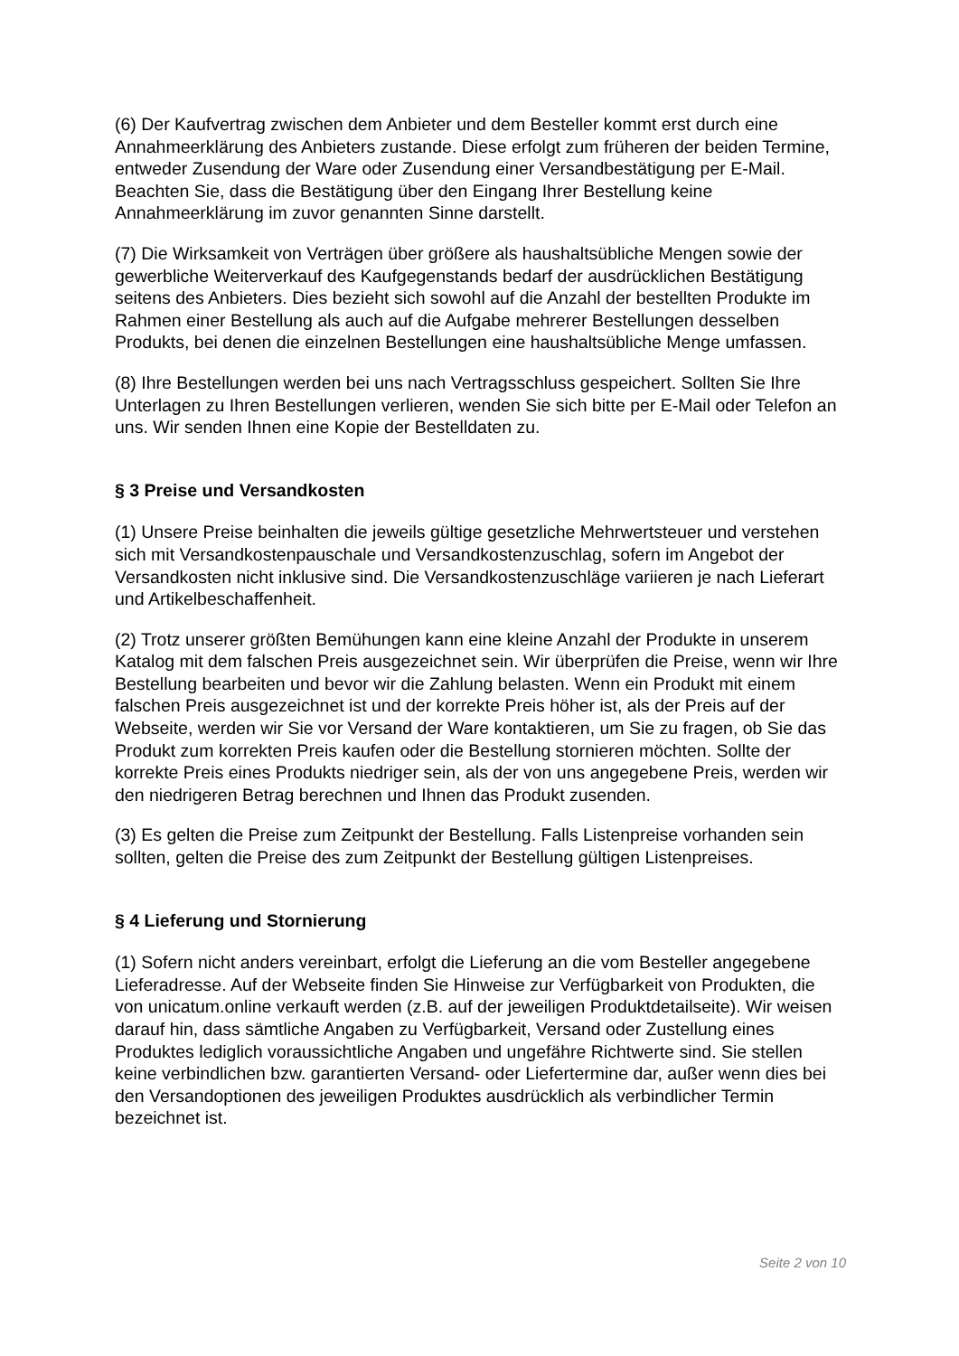(6) Der Kaufvertrag zwischen dem Anbieter und dem Besteller kommt erst durch eine Annahmeerklärung des Anbieters zustande. Diese erfolgt zum früheren der beiden Termine, entweder Zusendung der Ware oder Zusendung einer Versandbestätigung per E-Mail. Beachten Sie, dass die Bestätigung über den Eingang Ihrer Bestellung keine Annahmeerklärung im zuvor genannten Sinne darstellt.
(7) Die Wirksamkeit von Verträgen über größere als haushaltsübliche Mengen sowie der gewerbliche Weiterverkauf des Kaufgegenstands bedarf der ausdrücklichen Bestätigung seitens des Anbieters. Dies bezieht sich sowohl auf die Anzahl der bestellten Produkte im Rahmen einer Bestellung als auch auf die Aufgabe mehrerer Bestellungen desselben Produkts, bei denen die einzelnen Bestellungen eine haushaltsübliche Menge umfassen.
(8) Ihre Bestellungen werden bei uns nach Vertragsschluss gespeichert. Sollten Sie Ihre Unterlagen zu Ihren Bestellungen verlieren, wenden Sie sich bitte per E-Mail oder Telefon an uns. Wir senden Ihnen eine Kopie der Bestelldaten zu.
§ 3 Preise und Versandkosten
(1) Unsere Preise beinhalten die jeweils gültige gesetzliche Mehrwertsteuer und verstehen sich mit Versandkostenpauschale und Versandkostenzuschlag, sofern im Angebot der Versandkosten nicht inklusive sind. Die Versandkostenzuschläge variieren je nach Lieferart und Artikelbeschaffenheit.
(2) Trotz unserer größten Bemühungen kann eine kleine Anzahl der Produkte in unserem Katalog mit dem falschen Preis ausgezeichnet sein. Wir überprüfen die Preise, wenn wir Ihre Bestellung bearbeiten und bevor wir die Zahlung belasten. Wenn ein Produkt mit einem falschen Preis ausgezeichnet ist und der korrekte Preis höher ist, als der Preis auf der Webseite, werden wir Sie vor Versand der Ware kontaktieren, um Sie zu fragen, ob Sie das Produkt zum korrekten Preis kaufen oder die Bestellung stornieren möchten. Sollte der korrekte Preis eines Produkts niedriger sein, als der von uns angegebene Preis, werden wir den niedrigeren Betrag berechnen und Ihnen das Produkt zusenden.
(3) Es gelten die Preise zum Zeitpunkt der Bestellung. Falls Listenpreise vorhanden sein sollten, gelten die Preise des zum Zeitpunkt der Bestellung gültigen Listenpreises.
§ 4 Lieferung und Stornierung
(1) Sofern nicht anders vereinbart, erfolgt die Lieferung an die vom Besteller angegebene Lieferadresse. Auf der Webseite finden Sie Hinweise zur Verfügbarkeit von Produkten, die von unicatum.online verkauft werden (z.B. auf der jeweiligen Produktdetailseite). Wir weisen darauf hin, dass sämtliche Angaben zu Verfügbarkeit, Versand oder Zustellung eines Produktes lediglich voraussichtliche Angaben und ungefähre Richtwerte sind. Sie stellen keine verbindlichen bzw. garantierten Versand- oder Liefertermine dar, außer wenn dies bei den Versandoptionen des jeweiligen Produktes ausdrücklich als verbindlicher Termin bezeichnet ist.
Seite 2 von 10